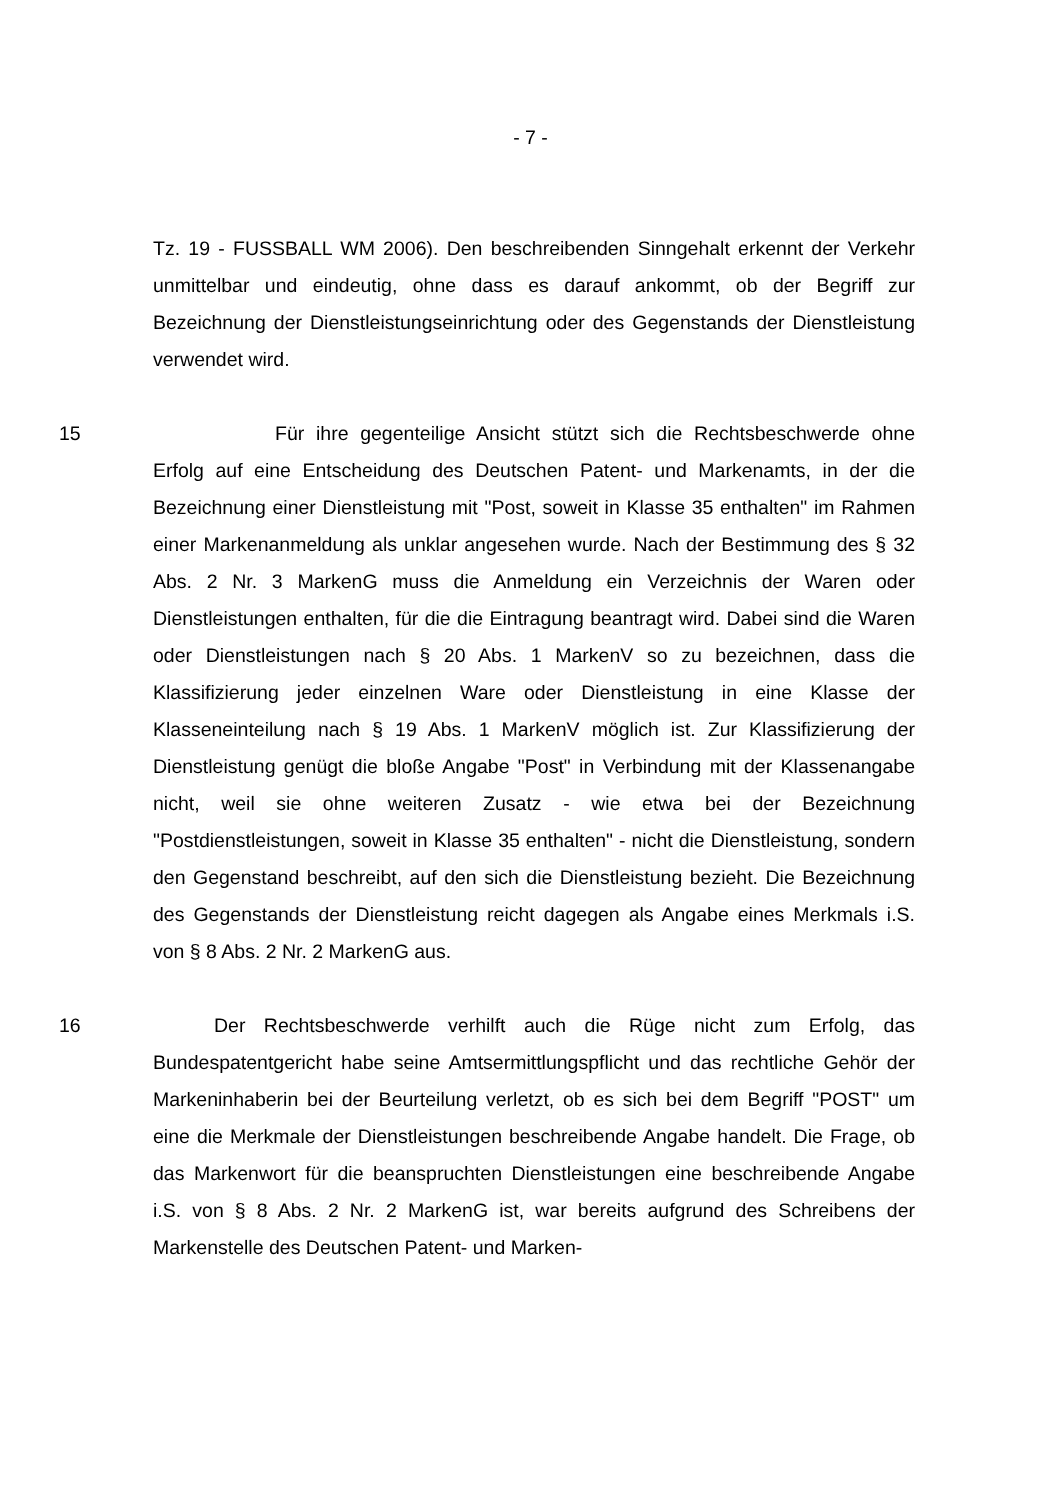- 7 -
Tz. 19 - FUSSBALL WM 2006). Den beschreibenden Sinngehalt erkennt der Verkehr unmittelbar und eindeutig, ohne dass es darauf ankommt, ob der Begriff zur Bezeichnung der Dienstleistungseinrichtung oder des Gegenstands der Dienstleistung verwendet wird.
15 Für ihre gegenteilige Ansicht stützt sich die Rechtsbeschwerde ohne Erfolg auf eine Entscheidung des Deutschen Patent- und Markenamts, in der die Bezeichnung einer Dienstleistung mit "Post, soweit in Klasse 35 enthalten" im Rahmen einer Markenanmeldung als unklar angesehen wurde. Nach der Bestimmung des § 32 Abs. 2 Nr. 3 MarkenG muss die Anmeldung ein Verzeichnis der Waren oder Dienstleistungen enthalten, für die die Eintragung beantragt wird. Dabei sind die Waren oder Dienstleistungen nach § 20 Abs. 1 MarkenV so zu bezeichnen, dass die Klassifizierung jeder einzelnen Ware oder Dienstleistung in eine Klasse der Klasseneinteilung nach § 19 Abs. 1 MarkenV möglich ist. Zur Klassifizierung der Dienstleistung genügt die bloße Angabe "Post" in Verbindung mit der Klassenangabe nicht, weil sie ohne weiteren Zusatz - wie etwa bei der Bezeichnung "Postdienstleistungen, soweit in Klasse 35 enthalten" - nicht die Dienstleistung, sondern den Gegenstand beschreibt, auf den sich die Dienstleistung bezieht. Die Bezeichnung des Gegenstands der Dienstleistung reicht dagegen als Angabe eines Merkmals i.S. von § 8 Abs. 2 Nr. 2 MarkenG aus.
16 Der Rechtsbeschwerde verhilft auch die Rüge nicht zum Erfolg, das Bundespatentgericht habe seine Amtsermittlungspflicht und das rechtliche Gehör der Markeninhaberin bei der Beurteilung verletzt, ob es sich bei dem Begriff "POST" um eine die Merkmale der Dienstleistungen beschreibende Angabe handelt. Die Frage, ob das Markenwort für die beanspruchten Dienstleistungen eine beschreibende Angabe i.S. von § 8 Abs. 2 Nr. 2 MarkenG ist, war bereits aufgrund des Schreibens der Markenstelle des Deutschen Patent- und Marken-